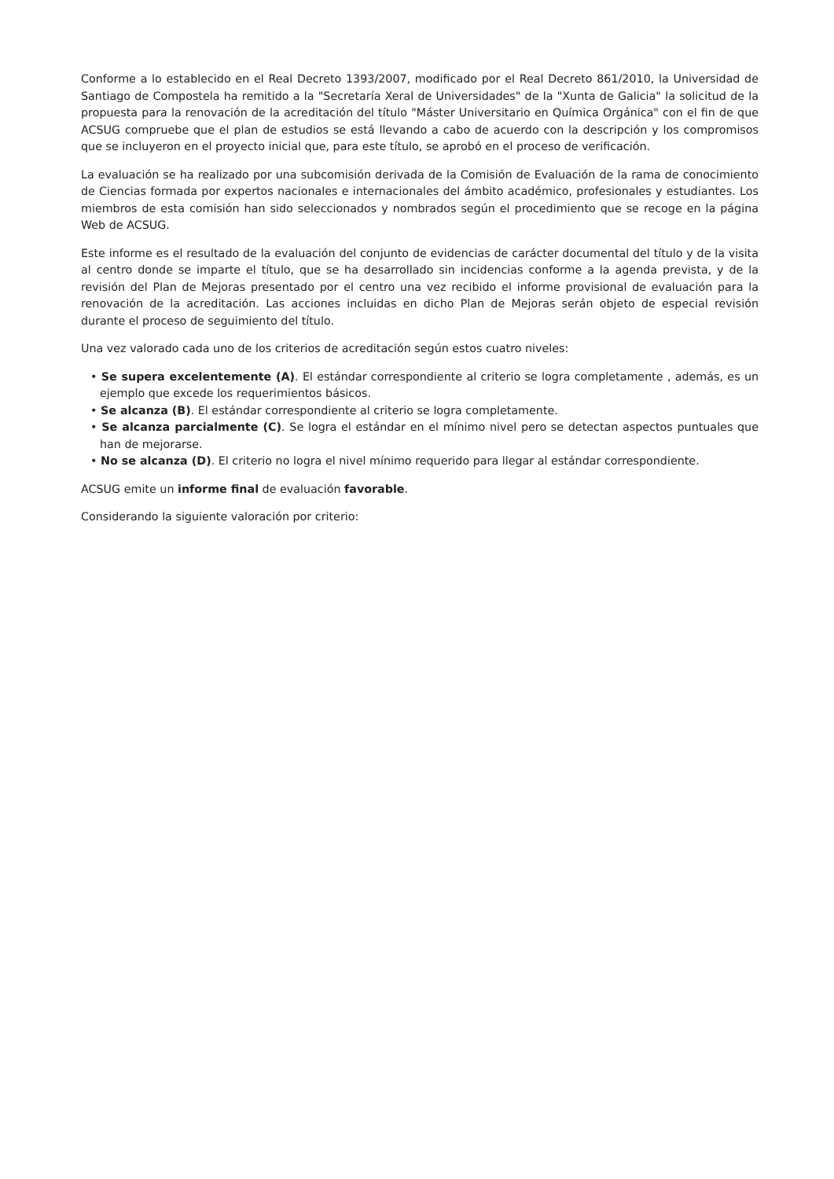Conforme a lo establecido en el Real Decreto 1393/2007, modificado por el Real Decreto 861/2010, la Universidad de Santiago de Compostela ha remitido a la "Secretaría Xeral de Universidades" de la "Xunta de Galicia" la solicitud de la propuesta para la renovación de la acreditación del título "Máster Universitario en Química Orgánica" con el fin de que ACSUG compruebe que el plan de estudios se está llevando a cabo de acuerdo con la descripción y los compromisos que se incluyeron en el proyecto inicial que, para este título, se aprobó en el proceso de verificación.
La evaluación se ha realizado por una subcomisión derivada de la Comisión de Evaluación de la rama de conocimiento de Ciencias formada por expertos nacionales e internacionales del ámbito académico, profesionales y estudiantes. Los miembros de esta comisión han sido seleccionados y nombrados según el procedimiento que se recoge en la página Web de ACSUG.
Este informe es el resultado de la evaluación del conjunto de evidencias de carácter documental del título y de la visita al centro donde se imparte el título, que se ha desarrollado sin incidencias conforme a la agenda prevista, y de la revisión del Plan de Mejoras presentado por el centro una vez recibido el informe provisional de evaluación para la renovación de la acreditación. Las acciones incluidas en dicho Plan de Mejoras serán objeto de especial revisión durante el proceso de seguimiento del título.
Una vez valorado cada uno de los criterios de acreditación según estos cuatro niveles:
• Se supera excelentemente (A). El estándar correspondiente al criterio se logra completamente , además, es un ejemplo que excede los requerimientos básicos.
• Se alcanza (B). El estándar correspondiente al criterio se logra completamente.
• Se alcanza parcialmente (C). Se logra el estándar en el mínimo nivel pero se detectan aspectos puntuales que han de mejorarse.
• No se alcanza (D). El criterio no logra el nivel mínimo requerido para llegar al estándar correspondiente.
ACSUG emite un informe final de evaluación favorable.
Considerando la siguiente valoración por criterio: